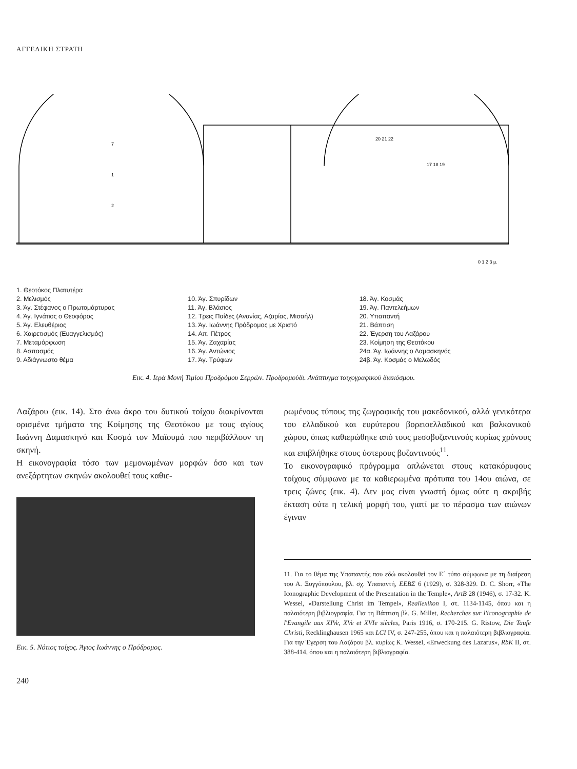ΑΓΓΕΛΙΚΗ ΣΤΡΑΤΗ
7
1
2
20 21 22
17 18 19
0 1 2 3 μ.
1. Θεοτόκος Πλατυτέρα
2. Μελισμός
3. Άγ. Στέφανος ο Πρωτομάρτυρας
4. Άγ. Ιγνάτιος ο Θεοφόρος
5. Άγ. Ελευθέριος
6. Χαιρετισμός (Ευαγγελισμός)
7. Μεταμόρφωση
8. Ασπασμός
9. Αδιάγνωστο θέμα
10. Άγ. Σπυρίδων
11. Άγ. Βλάσιος
12. Τρεις Παίδες (Ανανίας, Αζαρίας, Μισαήλ)
13. Άγ. Ιωάννης Πρόδρομος με Χριστό
14. Απ. Πέτρος
15. Άγ. Ζαχαρίας
16. Άγ. Αντώνιος
17. Άγ. Τρύφων
18. Άγ. Κοσμάς
19. Άγ. Παντελεήμων
20. Υπαπαντή
21. Βάπτιση
22. Έγερση του Λαζάρου
23. Κοίμηση της Θεοτόκου
24α. Άγ. Ιωάννης ο Δαμασκηνός
24β. Άγ. Κοσμάς ο Μελωδός
Εικ. 4. Ιερά Μονή Τιμίου Προδρόμου Σερρών. Προδρομούδι. Ανάπτυγμα τοιχογραφικού διακόσμου.
Λαζάρου (εικ. 14). Στο άνω άκρο του δυτικού τοίχου διακρίνονται ορισμένα τμήματα της Κοίμησης της Θεοτόκου με τους αγίους Ιωάννη Δαμασκηνό και Κοσμά τον Μαϊουμά που περιβάλλουν τη σκηνή.
Η εικονογραφία τόσο των μεμονωμένων μορφών όσο και των ανεξάρτητων σκηνών ακολουθεί τους καθιε-
Εικ. 5. Νότιος τοίχος. Άγιος Ιωάννης ο Πρόδρομος.
240
ρωμένους τύπους της ζωγραφικής του μακεδονικού, αλλά γενικότερα του ελλαδικού και ευρύτερου βορειοελλαδικού και βαλκανικού χώρου, όπως καθιερώθηκε από τους μεσοβυζαντινούς κυρίως χρόνους και επιβλήθηκε στους ύστερους βυζαντινούς<sup>11</sup>.
Το εικονογραφικό πρόγραμμα απλώνεται στους κατακόρυφους τοίχους σύμφωνα με τα καθιερωμένα πρότυπα του 14ου αιώνα, σε τρεις ζώνες (εικ. 4). Δεν μας είναι γνωστή όμως ούτε η ακριβής έκταση ούτε η τελική μορφή του, γιατί με το πέρασμα των αιώνων έγιναν
11. Για το θέμα της Υπαπαντής που εδώ ακολουθεί τον Ε΄ τύπο σύμφωνα με τη διαίρεση του Α. Ξυγγόπουλου, βλ. σχ. Υπαπαντή, ΕΕΒΣ 6 (1929), σ. 328-329. D. C. Shorr, «The Iconographic Development of the Presentation in the Temple», ArtB 28 (1946), σ. 17-32. K. Wessel, «Darstellung Christ im Tempel», Reallexikon I, στ. 1134-1145, όπου και η παλαιότερη βιβλιογραφία. Για τη Βάπτιση βλ. G. Millet, Recherches sur l'iconographie de l'Evangile aux XIVe, XVe et XVIe siècles, Paris 1916, σ. 170-215. G. Ristow, Die Taufe Christi, Recklinghausen 1965 και LCI IV, σ. 247-255, όπου και η παλαιότερη βιβλιογραφία. Για την Έγερση του Λαζάρου βλ. κυρίως K. Wessel, «Erweckung des Lazarus», RbK II, στ. 388-414, όπου και η παλαιότερη βιβλιογραφία.